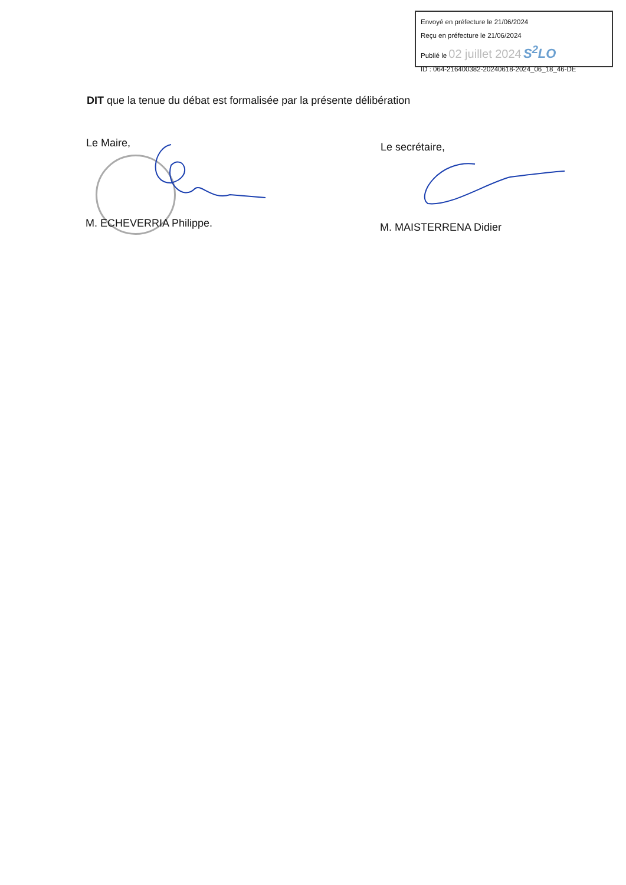Envoyé en préfecture le 21/06/2024
Reçu en préfecture le 21/06/2024
Publié le 02 juillet 2024 S<sup>2</sup>LO
ID : 064-216400382-20240618-2024_06_18_46-DE
DIT que la tenue du débat est formalisée par la présente délibération
Le Maire,
M. ECHEVERRIA Philippe.
Le secrétaire,
M. MAISTERRENA Didier